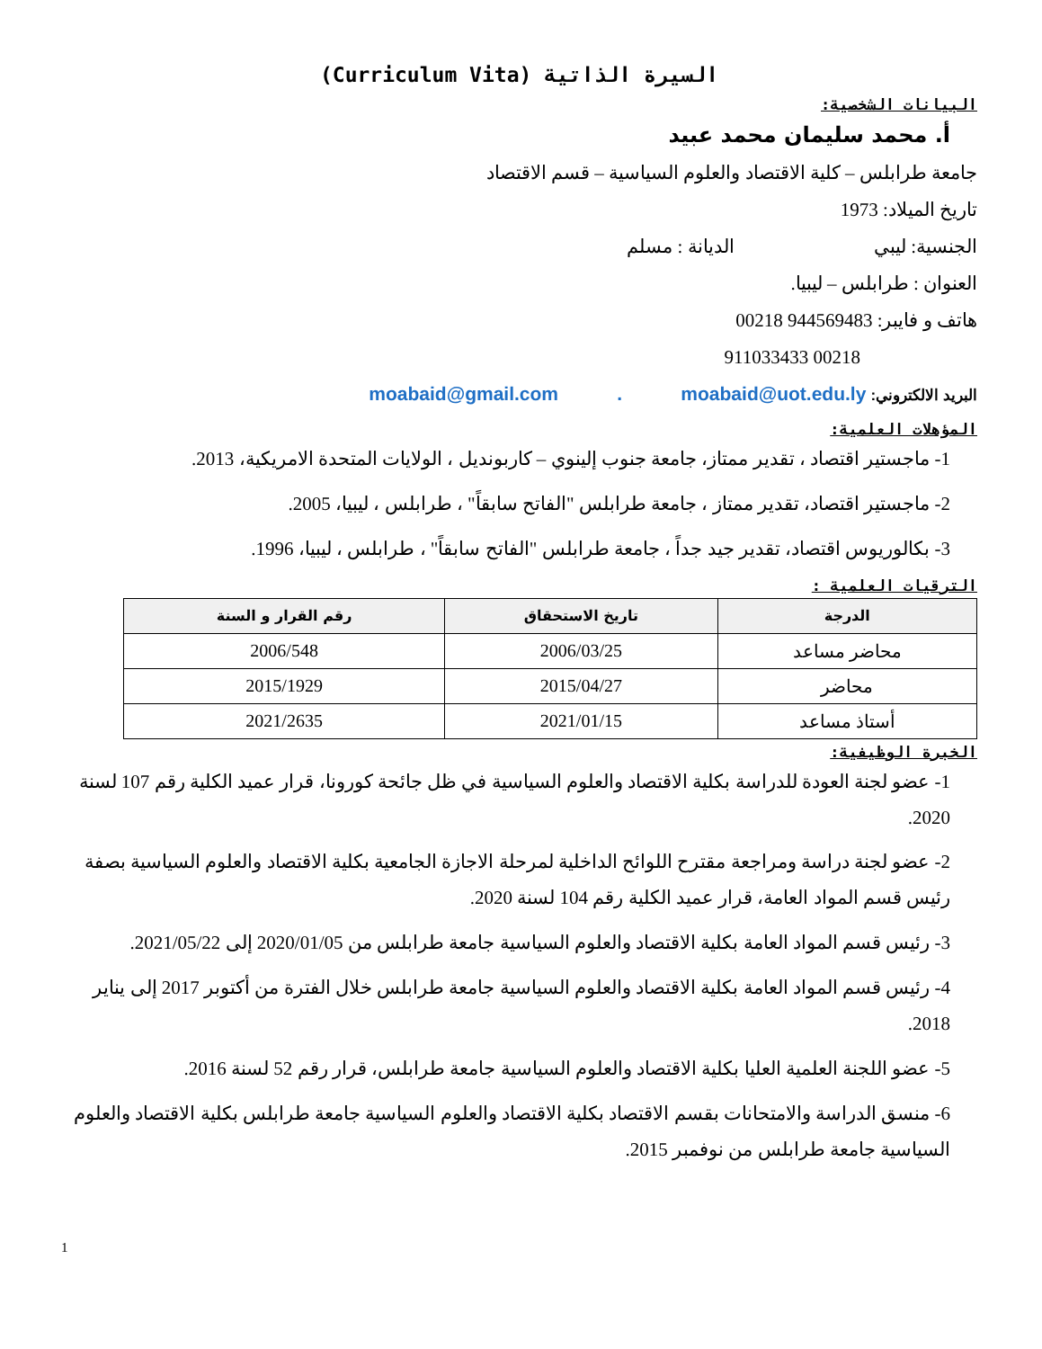السيرة الذاتية (Curriculum Vita)
البيانات الشخصية:
أ. محمد سليمان محمد عبيد
جامعة طرابلس – كلية الاقتصاد والعلوم السياسية – قسم الاقتصاد
تاريخ الميلاد: 1973
الجنسية: ليبي الديانة : مسلم
العنوان : طرابلس – ليبيا.
هاتف و فايبر: 944569483 00218
00218 911033433
البريد الالكتروني: moabaid@gmail.com . moabaid@uot.edu.ly
المؤهلات العلمية:
1- ماجستير اقتصاد ، تقدير ممتاز، جامعة جنوب إلينوي – كاربونديل ، الولايات المتحدة الامريكية، 2013.
2- ماجستير اقتصاد، تقدير ممتاز ، جامعة طرابلس "الفاتح سابقاً" ، طرابلس ، ليبيا، 2005.
3- بكالوريوس اقتصاد، تقدير جيد جداً ، جامعة طرابلس "الفاتح سابقاً" ، طرابلس ، ليبيا، 1996.
الترقيات العلمية :
| الدرجة | تاريخ الاستحقاق | رقم القرار و السنة |
| --- | --- | --- |
| محاضر مساعد | 2006/03/25 | 2006/548 |
| محاضر | 2015/04/27 | 2015/1929 |
| أستاذ مساعد | 2021/01/15 | 2021/2635 |
الخبرة الوظيفية:
1- عضو لجنة العودة للدراسة بكلية الاقتصاد والعلوم السياسية في ظل جائحة كورونا، قرار عميد الكلية رقم 107 لسنة 2020.
2- عضو لجنة دراسة ومراجعة مقترح اللوائح الداخلية لمرحلة الاجازة الجامعية بكلية الاقتصاد والعلوم السياسية بصفة رئيس قسم المواد العامة، قرار عميد الكلية رقم 104 لسنة 2020.
3- رئيس قسم المواد العامة بكلية الاقتصاد والعلوم السياسية جامعة طرابلس من 2020/01/05 إلى 2021/05/22.
4- رئيس قسم المواد العامة بكلية الاقتصاد والعلوم السياسية جامعة طرابلس خلال الفترة من أكتوبر 2017 إلى يناير 2018.
5- عضو اللجنة العلمية العليا بكلية الاقتصاد والعلوم السياسية جامعة طرابلس، قرار رقم 52 لسنة 2016.
6- منسق الدراسة والامتحانات بقسم الاقتصاد بكلية الاقتصاد والعلوم السياسية جامعة طرابلس بكلية الاقتصاد والعلوم السياسية جامعة طرابلس من نوفمبر 2015.
1